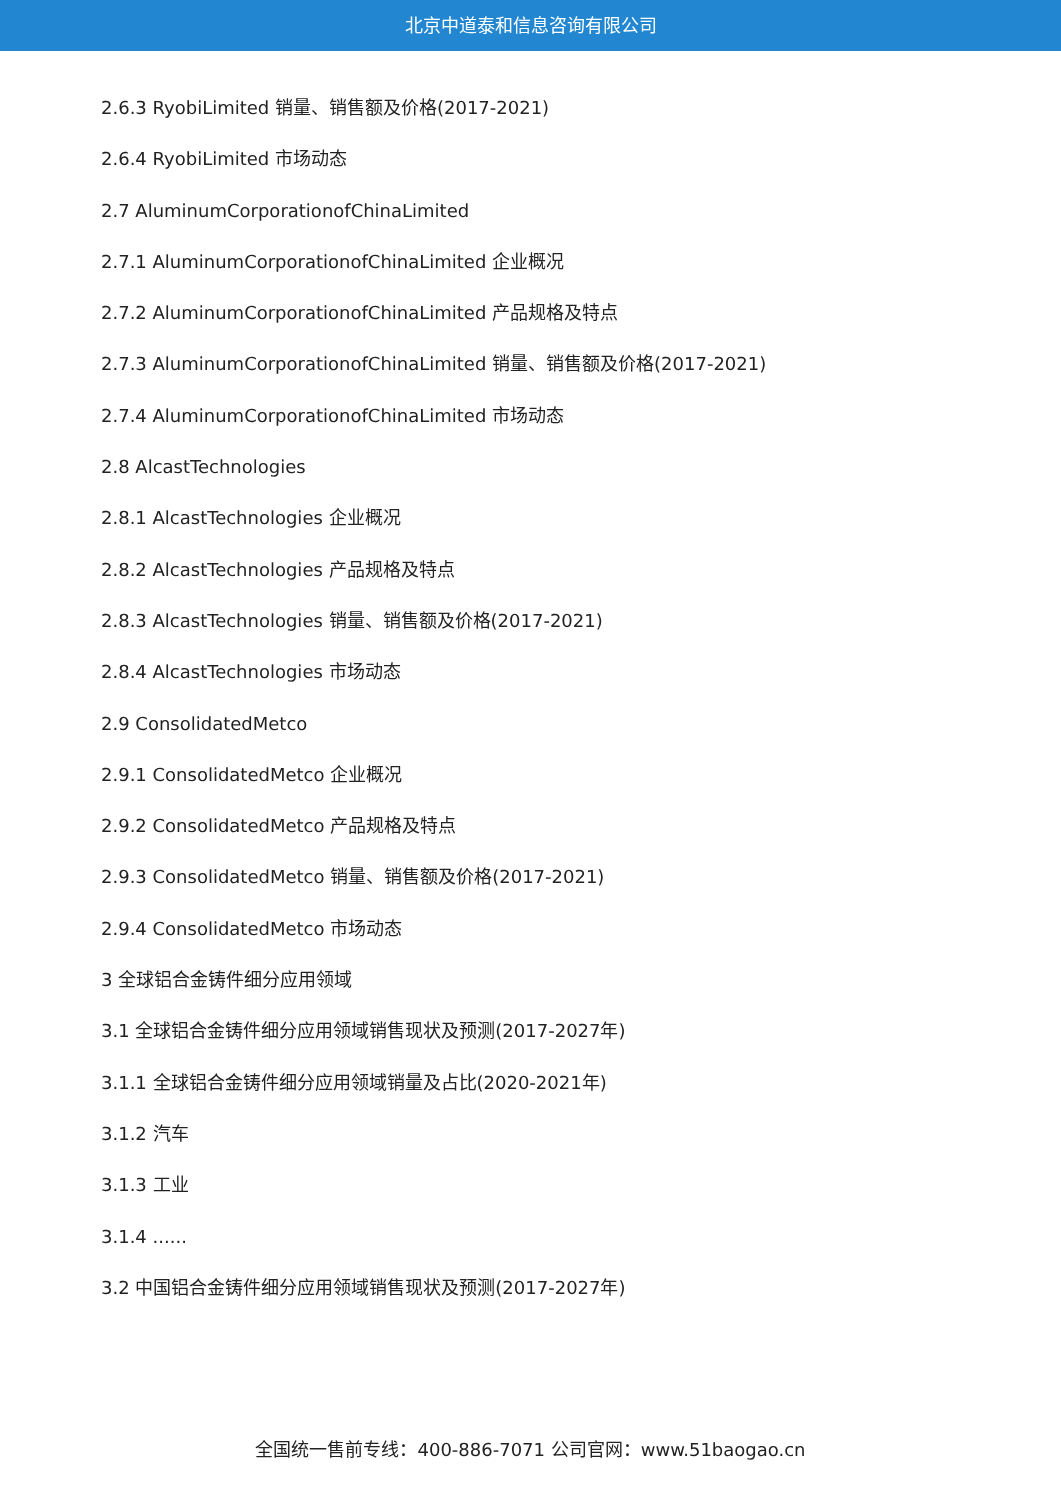北京中道泰和信息咨询有限公司
2.6.3 RyobiLimited 销量、销售额及价格(2017-2021)
2.6.4 RyobiLimited 市场动态
2.7 AluminumCorporationofChinaLimited
2.7.1 AluminumCorporationofChinaLimited 企业概况
2.7.2 AluminumCorporationofChinaLimited 产品规格及特点
2.7.3 AluminumCorporationofChinaLimited 销量、销售额及价格(2017-2021)
2.7.4 AluminumCorporationofChinaLimited 市场动态
2.8 AlcastTechnologies
2.8.1 AlcastTechnologies 企业概况
2.8.2 AlcastTechnologies 产品规格及特点
2.8.3 AlcastTechnologies 销量、销售额及价格(2017-2021)
2.8.4 AlcastTechnologies 市场动态
2.9 ConsolidatedMetco
2.9.1 ConsolidatedMetco 企业概况
2.9.2 ConsolidatedMetco 产品规格及特点
2.9.3 ConsolidatedMetco 销量、销售额及价格(2017-2021)
2.9.4 ConsolidatedMetco 市场动态
3 全球铝合金铸件细分应用领域
3.1 全球铝合金铸件细分应用领域销售现状及预测(2017-2027年)
3.1.1 全球铝合金铸件细分应用领域销量及占比(2020-2021年)
3.1.2 汽车
3.1.3 工业
3.1.4 ......
3.2 中国铝合金铸件细分应用领域销售现状及预测(2017-2027年)
全国统一售前专线：400-886-7071 公司官网：www.51baogao.cn